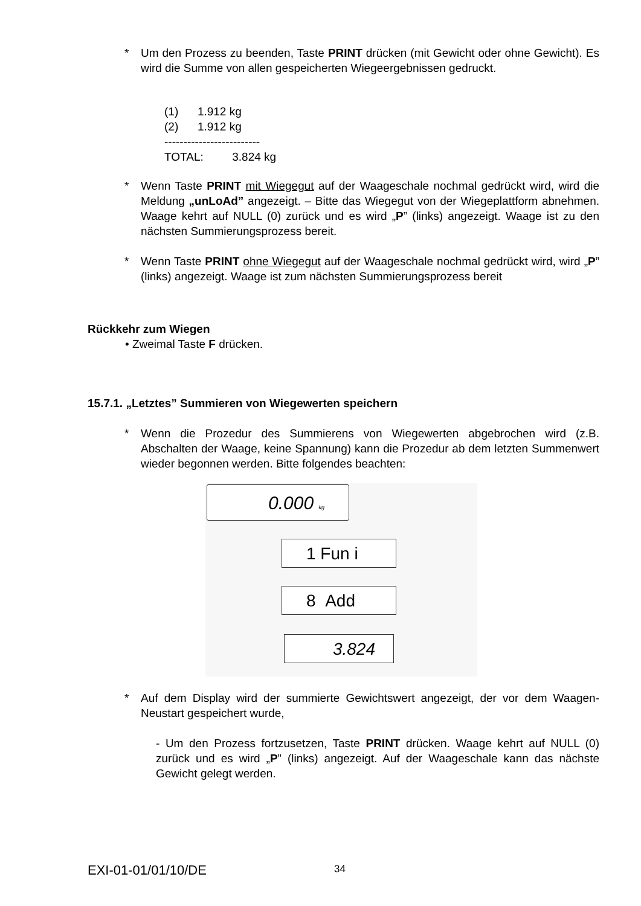* Um den Prozess zu beenden, Taste PRINT drücken (mit Gewicht oder ohne Gewicht). Es wird die Summe von allen gespeicherten Wiegeergebnissen gedruckt.
(1) 1.912 kg
(2) 1.912 kg
-------------------------
TOTAL: 3.824 kg
* Wenn Taste PRINT mit Wiegegut auf der Waageschale nochmal gedrückt wird, wird die Meldung „unLoAd” angezeigt. – Bitte das Wiegegut von der Wiegeplattform abnehmen. Waage kehrt auf NULL (0) zurück und es wird „P” (links) angezeigt. Waage ist zu den nächsten Summierungsprozess bereit.
* Wenn Taste PRINT ohne Wiegegut auf der Waageschale nochmal gedrückt wird, wird „P” (links) angezeigt. Waage ist zum nächsten Summierungsprozess bereit
Rückkehr zum Wiegen
• Zweimal Taste F drücken.
15.7.1. „Letztes” Summieren von Wiegewerten speichern
* Wenn die Prozedur des Summierens von Wiegewerten abgebrochen wird (z.B. Abschalten der Waage, keine Spannung) kann die Prozedur ab dem letzten Summenwert wieder begonnen werden. Bitte folgendes beachten:
0.000 kg
1 Fun i
8 Add
3.824
* Auf dem Display wird der summierte Gewichtswert angezeigt, der vor dem Waagen-Neustart gespeichert wurde,
- Um den Prozess fortzusetzen, Taste PRINT drücken. Waage kehrt auf NULL (0) zurück und es wird „P” (links) angezeigt. Auf der Waageschale kann das nächste Gewicht gelegt werden.
EXI-01-01/01/10/DE 34